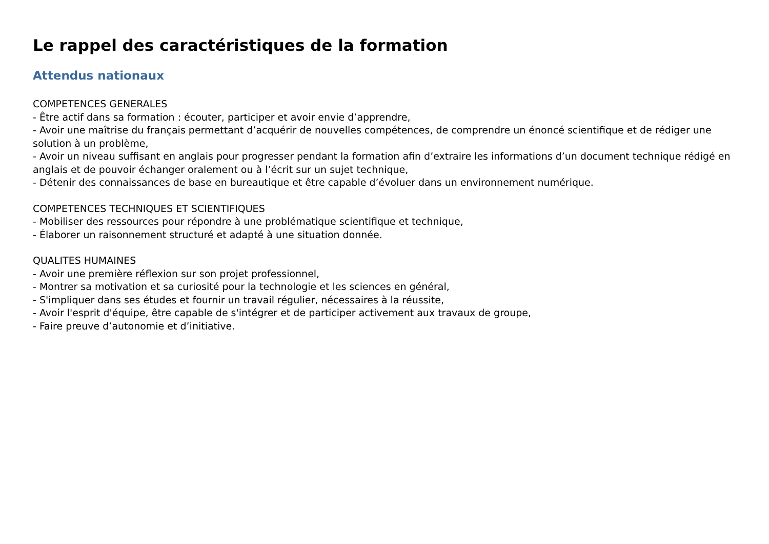Le rappel des caractéristiques de la formation
Attendus nationaux
COMPETENCES GENERALES
- Être actif dans sa formation : écouter, participer et avoir envie d’apprendre,
- Avoir une maîtrise du français permettant d’acquérir de nouvelles compétences, de comprendre un énoncé scientifique et de rédiger une solution à un problème,
- Avoir un niveau suffisant en anglais pour progresser pendant la formation afin d’extraire les informations d’un document technique rédigé en anglais et de pouvoir échanger oralement ou à l’écrit sur un sujet technique,
- Détenir des connaissances de base en bureautique et être capable d’évoluer dans un environnement numérique.
COMPETENCES TECHNIQUES ET SCIENTIFIQUES
- Mobiliser des ressources pour répondre à une problématique scientifique et technique,
- Élaborer un raisonnement structuré et adapté à une situation donnée.
QUALITES HUMAINES
- Avoir une première réflexion sur son projet professionnel,
- Montrer sa motivation et sa curiosité pour la technologie et les sciences en général,
- S'impliquer dans ses études et fournir un travail régulier, nécessaires à la réussite,
- Avoir l'esprit d'équipe, être capable de s'intégrer et de participer activement aux travaux de groupe,
- Faire preuve d’autonomie et d’initiative.